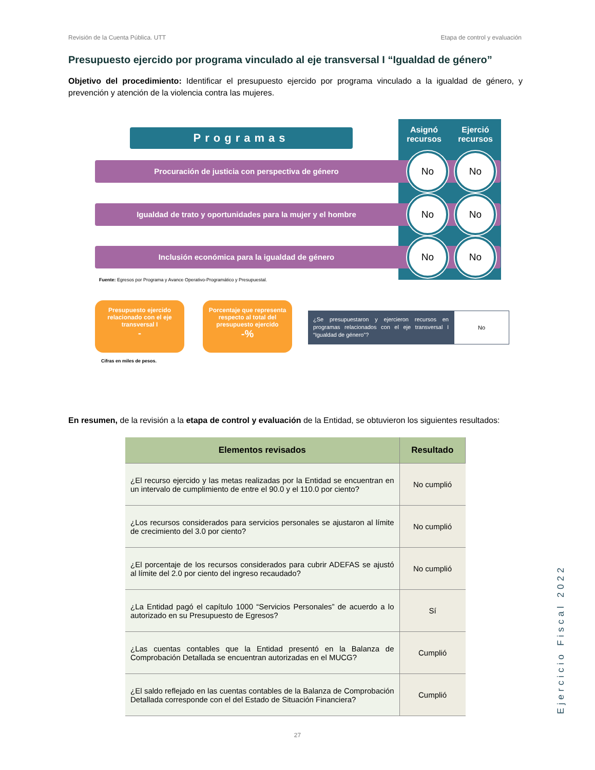Revisión de la Cuenta Pública. UTT Etapa de control y evaluación
Presupuesto ejercido por programa vinculado al eje transversal I “Igualdad de género”
Objetivo del procedimiento: Identificar el presupuesto ejercido por programa vinculado a la igualdad de género, y prevención y atención de la violencia contra las mujeres.
Asignó
recursos Ejerció
recursos
Programas
Procuración de justicia con perspectiva de género
No No
Igualdad de trato y oportunidades para la mujer y el hombre
No No
Inclusión económica para la igualdad de género
No No
Fuente: Egresos por Programa y Avance Operativo-Programático y Presupuestal.
Presupuesto ejercido relacionado con el eje transversal I
-
Porcentaje que representa respecto al total del presupuesto ejercido
-%
Cifras en miles de pesos.
¿Se presupuestaron y ejercieron recursos en programas relacionados con el eje transversal I “Igualdad de género”?
No
En resumen, de la revisión a la etapa de control y evaluación de la Entidad, se obtuvieron los siguientes resultados:
| Elementos revisados | Resultado |
| --- | --- |
| ¿El recurso ejercido y las metas realizadas por la Entidad se encuentran en un intervalo de cumplimiento de entre el 90.0 y el 110.0 por ciento? | No cumplió |
| ¿Los recursos considerados para servicios personales se ajustaron al límite de crecimiento del 3.0 por ciento? | No cumplió |
| ¿El porcentaje de los recursos considerados para cubrir ADEFAS se ajustó al límite del 2.0 por ciento del ingreso recaudado? | No cumplió |
| ¿La Entidad pagó el capítulo 1000 “Servicios Personales” de acuerdo a lo autorizado en su Presupuesto de Egresos? | Sí |
| ¿Las cuentas contables que la Entidad presentó en la Balanza de Comprobación Detallada se encuentran autorizadas en el MUCG? | Cumplió |
| ¿El saldo reflejado en las cuentas contables de la Balanza de Comprobación Detallada corresponde con el del Estado de Situación Financiera? | Cumplió |
Ejercicio Fiscal 2022
27